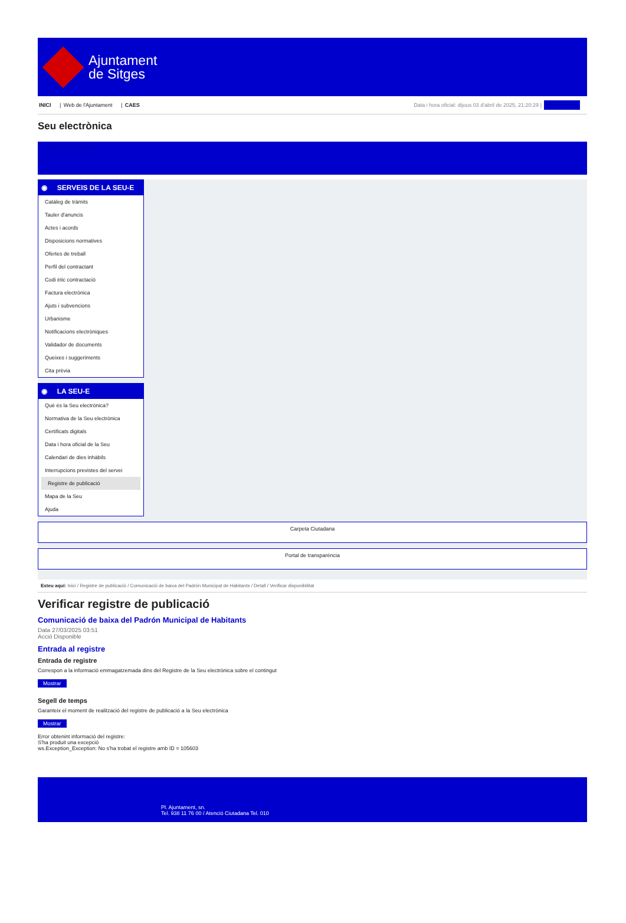Ajuntament
de Sitges
INICI | Web de l'Ajuntament | CAES
Data i hora oficial: dijous 03 d'abril de 2025, 21:20:29 | Benvinguts
Seu electrònica
Obtenir còpia autèntica
◉ SERVEIS DE LA SEU-E
Catàleg de tràmits
Tauler d'anuncis
Actes i acords
Disposicions normatives
Ofertes de treball
Perfil del contractant
Codi ètic contractació
Factura electrònica
Ajuts i subvencions
Urbanisme
Notificacions electròniques
Validador de documents
Queixes i suggeriments
Cita prèvia
◉ LA SEU-E
Què és la Seu electrònica?
Normativa de la Seu electrònica
Certificats digitals
Data i hora oficial de la Seu
Calendari de dies inhàbils
Interrupcions previstes del servei
Registre de publicació
Mapa de la Seu
Ajuda
Carpeta Ciutadana
Portal de transparència
Esteu aquí: Inici / Registre de publicació / Comunicació de baixa del Padrón Municipal de Habitants / Detall / Verificar disponibilitat
Verificar registre de publicació
Comunicació de baixa del Padrón Municipal de Habitants
Data 27/03/2025 03:51
Acció Disponible
Entrada al registre
Entrada de registre
Correspon a la informació emmagatzemada dins del Registre de la Seu electrònica sobre el contingut
Mostrar
Segell de temps
Garanteix el moment de realització del registre de publicació a la Seu electrònica
Mostrar
Error obtenint informació del registre:
S'ha produit una excepció
ws.Exception_Exception: No s'ha trobat el registre amb ID = 105603
Pl. Ajuntament, sn.
Tel. 938 11 76 00 / Atenció Ciutadana Tel. 010